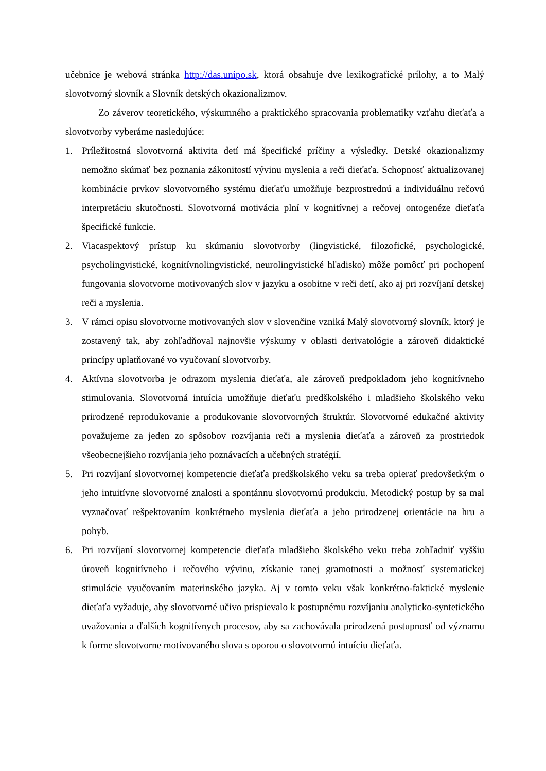učebnice je webová stránka http://das.unipo.sk, ktorá obsahuje dve lexikografické prílohy, a to Malý slovotvorný slovník a Slovník detských okazionalizmov.
Zo záverov teoretického, výskumného a praktického spracovania problematiky vzťahu dieťaťa a slovotvorby vyberáme nasledujúce:
1. Príležitostná slovotvorná aktivita detí má špecifické príčiny a výsledky. Detské okazionalizmy nemožno skúmať bez poznania zákonitostí vývinu myslenia a reči dieťaťa. Schopnosť aktualizovanej kombinácie prvkov slovotvorného systému dieťaťu umožňuje bezprostrednú a individuálnu rečovú interpretáciu skutočnosti. Slovotvorná motivácia plní v kognitívnej a rečovej ontogenéze dieťaťa špecifické funkcie.
2. Viacaspektový prístup ku skúmaniu slovotvorby (lingvistické, filozofické, psychologické, psycholingvistické, kognitívnolingvistické, neurolingvistické hľadisko) môže pomôcť pri pochopení fungovania slovotvorne motivovaných slov v jazyku a osobitne v reči detí, ako aj pri rozvíjaní detskej reči a myslenia.
3. V rámci opisu slovotvorne motivovaných slov v slovenčine vzniká Malý slovotvorný slovník, ktorý je zostavený tak, aby zohľadňoval najnovšie výskumy v oblasti derivatológie a zároveň didaktické princípy uplatňované vo vyučovaní slovotvorby.
4. Aktívna slovotvorba je odrazom myslenia dieťaťa, ale zároveň predpokladom jeho kognitívneho stimulovania. Slovotvorná intuícia umožňuje dieťaťu predškolského i mladšieho školského veku prirodzené reprodukovanie a produkovanie slovotvorných štruktúr. Slovotvorné edukačné aktivity považujeme za jeden zo spôsobov rozvíjania reči a myslenia dieťaťa a zároveň za prostriedok všeobecnejšieho rozvíjania jeho poznávacích a učebných stratégií.
5. Pri rozvíjaní slovotvornej kompetencie dieťaťa predškolského veku sa treba opierať predovšetkým o jeho intuitívne slovotvorné znalosti a spontánnu slovotvornú produkciu. Metodický postup by sa mal vyznačovať rešpektovaním konkrétneho myslenia dieťaťa a jeho prirodzenej orientácie na hru a pohyb.
6. Pri rozvíjaní slovotvornej kompetencie dieťaťa mladšieho školského veku treba zohľadniť vyššiu úroveň kognitívneho i rečového vývinu, získanie ranej gramotnosti a možnosť systematickej stimulácie vyučovaním materinského jazyka. Aj v tomto veku však konkrétno-faktické myslenie dieťaťa vyžaduje, aby slovotvorné učivo prispievalo k postupnému rozvíjaniu analyticko-syntetického uvažovania a ďalších kognitívnych procesov, aby sa zachovávala prirodzená postupnosť od významu k forme slovotvorne motivovaného slova s oporou o slovotvornú intuíciu dieťaťa.